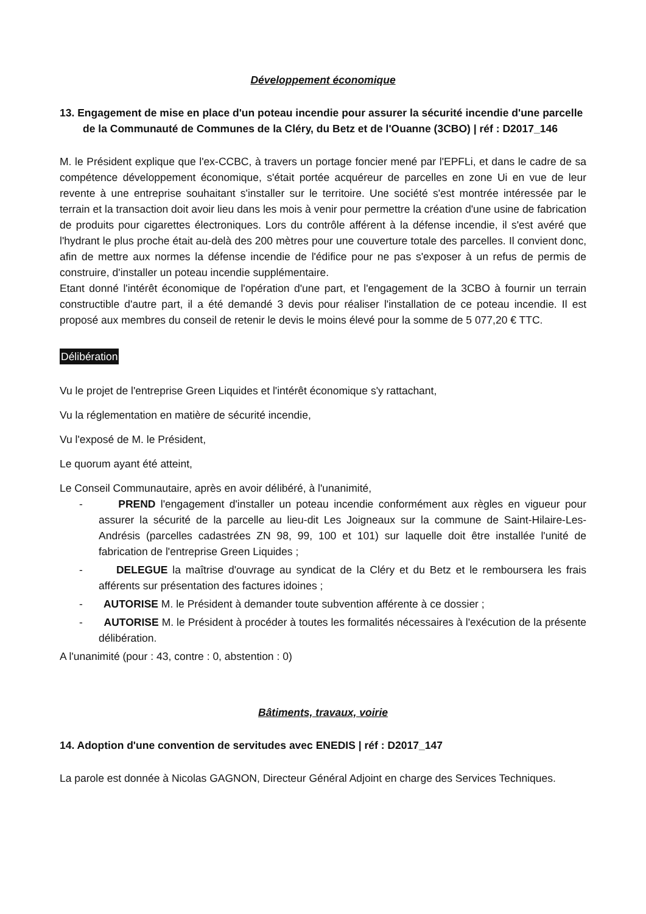Développement économique
13. Engagement de mise en place d'un poteau incendie pour assurer la sécurité incendie d'une parcelle de la Communauté de Communes de la Cléry, du Betz et de l'Ouanne (3CBO) | réf : D2017_146
M. le Président explique que l'ex-CCBC, à travers un portage foncier mené par l'EPFLi, et dans le cadre de sa compétence développement économique, s'était portée acquéreur de parcelles en zone Ui en vue de leur revente à une entreprise souhaitant s'installer sur le territoire. Une société s'est montrée intéressée par le terrain et la transaction doit avoir lieu dans les mois à venir pour permettre la création d'une usine de fabrication de produits pour cigarettes électroniques. Lors du contrôle afférent à la défense incendie, il s'est avéré que l'hydrant le plus proche était au-delà des 200 mètres pour une couverture totale des parcelles. Il convient donc, afin de mettre aux normes la défense incendie de l'édifice pour ne pas s'exposer à un refus de permis de construire, d'installer un poteau incendie supplémentaire.
Etant donné l'intérêt économique de l'opération d'une part, et l'engagement de la 3CBO à fournir un terrain constructible d'autre part, il a été demandé 3 devis pour réaliser l'installation de ce poteau incendie. Il est proposé aux membres du conseil de retenir le devis le moins élevé pour la somme de 5 077,20 € TTC.
Délibération
Vu le projet de l'entreprise Green Liquides et l'intérêt économique s'y rattachant,
Vu la réglementation en matière de sécurité incendie,
Vu l'exposé de M. le Président,
Le quorum ayant été atteint,
Le Conseil Communautaire, après en avoir délibéré, à l'unanimité,
- PREND l'engagement d'installer un poteau incendie conformément aux règles en vigueur pour assurer la sécurité de la parcelle au lieu-dit Les Joigneaux sur la commune de Saint-Hilaire-Les-Andrésis (parcelles cadastrées ZN 98, 99, 100 et 101) sur laquelle doit être installée l'unité de fabrication de l'entreprise Green Liquides ;
- DELEGUE la maîtrise d'ouvrage au syndicat de la Cléry et du Betz et le remboursera les frais afférents sur présentation des factures idoines ;
- AUTORISE M. le Président à demander toute subvention afférente à ce dossier ;
- AUTORISE M. le Président à procéder à toutes les formalités nécessaires à l'exécution de la présente délibération.
A l'unanimité (pour : 43, contre : 0, abstention : 0)
Bâtiments, travaux, voirie
14. Adoption d'une convention de servitudes avec ENEDIS | réf : D2017_147
La parole est donnée à Nicolas GAGNON, Directeur Général Adjoint en charge des Services Techniques.